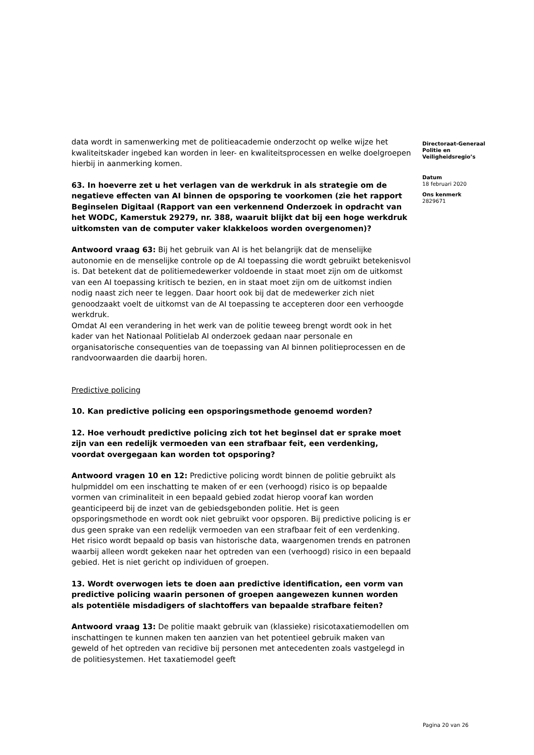data wordt in samenwerking met de politieacademie onderzocht op welke wijze het kwaliteitskader ingebed kan worden in leer- en kwaliteitsprocessen en welke doelgroepen hierbij in aanmerking komen.
63. In hoeverre zet u het verlagen van de werkdruk in als strategie om de negatieve effecten van AI binnen de opsporing te voorkomen (zie het rapport Beginselen Digitaal (Rapport van een verkennend Onderzoek in opdracht van het WODC, Kamerstuk 29279, nr. 388, waaruit blijkt dat bij een hoge werkdruk uitkomsten van de computer vaker klakkeloos worden overgenomen)?
Antwoord vraag 63: Bij het gebruik van AI is het belangrijk dat de menselijke autonomie en de menselijke controle op de AI toepassing die wordt gebruikt betekenisvol is. Dat betekent dat de politiemedewerker voldoende in staat moet zijn om de uitkomst van een AI toepassing kritisch te bezien, en in staat moet zijn om de uitkomst indien nodig naast zich neer te leggen. Daar hoort ook bij dat de medewerker zich niet genoodzaakt voelt de uitkomst van de AI toepassing te accepteren door een verhoogde werkdruk.
Omdat AI een verandering in het werk van de politie teweeg brengt wordt ook in het kader van het Nationaal Politielab AI onderzoek gedaan naar personale en organisatorische consequenties van de toepassing van AI binnen politieprocessen en de randvoorwaarden die daarbij horen.
Predictive policing
10. Kan predictive policing een opsporingsmethode genoemd worden?
12. Hoe verhoudt predictive policing zich tot het beginsel dat er sprake moet zijn van een redelijk vermoeden van een strafbaar feit, een verdenking, voordat overgegaan kan worden tot opsporing?
Antwoord vragen 10 en 12: Predictive policing wordt binnen de politie gebruikt als hulpmiddel om een inschatting te maken of er een (verhoogd) risico is op bepaalde vormen van criminaliteit in een bepaald gebied zodat hierop vooraf kan worden geanticipeerd bij de inzet van de gebiedsgebonden politie. Het is geen opsporingsmethode en wordt ook niet gebruikt voor opsporen. Bij predictive policing is er dus geen sprake van een redelijk vermoeden van een strafbaar feit of een verdenking. Het risico wordt bepaald op basis van historische data, waargenomen trends en patronen waarbij alleen wordt gekeken naar het optreden van een (verhoogd) risico in een bepaald gebied. Het is niet gericht op individuen of groepen.
13. Wordt overwogen iets te doen aan predictive identification, een vorm van predictive policing waarin personen of groepen aangewezen kunnen worden als potentiële misdadigers of slachtoffers van bepaalde strafbare feiten?
Antwoord vraag 13: De politie maakt gebruik van (klassieke) risicotaxatiemodellen om inschattingen te kunnen maken ten aanzien van het potentieel gebruik maken van geweld of het optreden van recidive bij personen met antecedenten zoals vastgelegd in de politiesystemen. Het taxatiemodel geeft
Directoraat-Generaal
Politie en
Veiligheidsregio’s
Datum
18 februari 2020
Ons kenmerk
2829671
Pagina 20 van 26